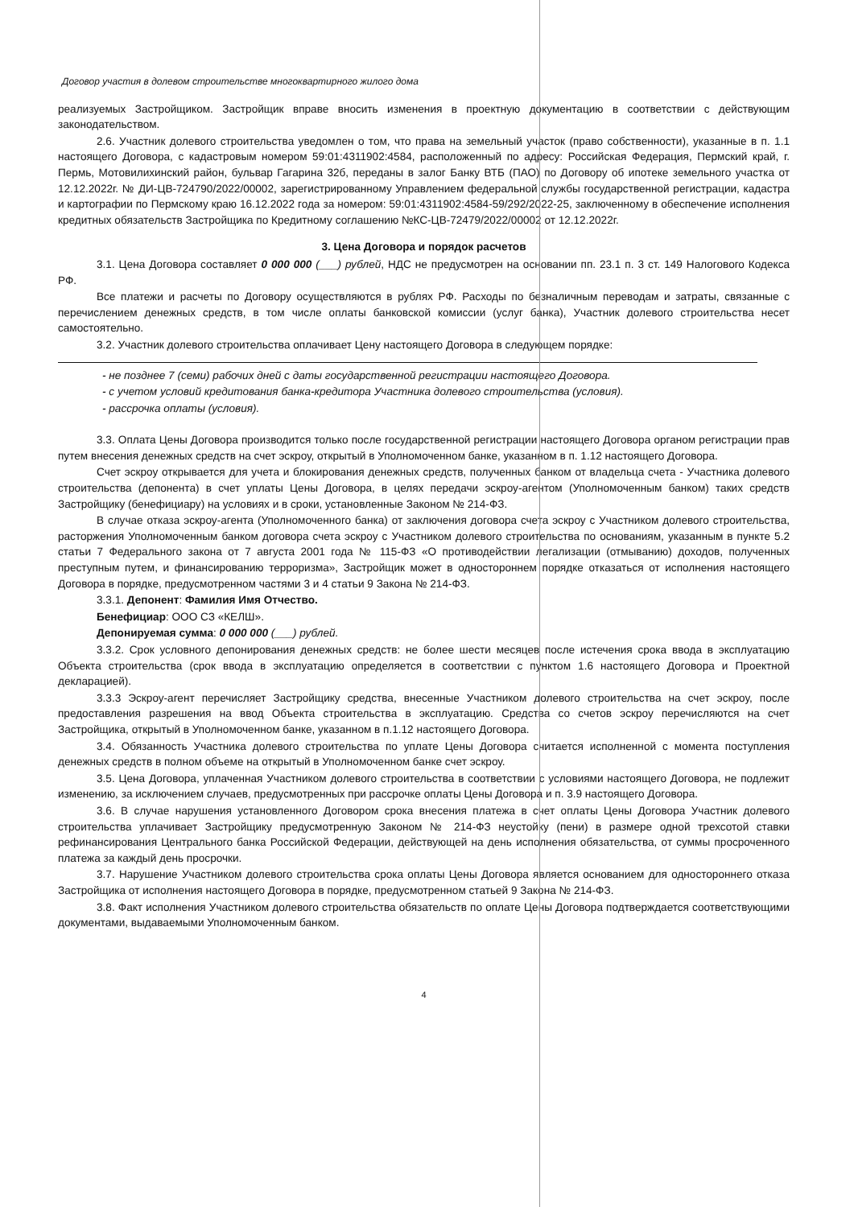Договор участия в долевом строительстве многоквартирного жилого дома
реализуемых Застройщиком. Застройщик вправе вносить изменения в проектную документацию в соответствии с действующим законодательством.
2.6. Участник долевого строительства уведомлен о том, что права на земельный участок (право собственности), указанные в п. 1.1 настоящего Договора, с кадастровым номером 59:01:4311902:4584, расположенный по адресу: Российская Федерация, Пермский край, г. Пермь, Мотовилихинский район, бульвар Гагарина 32б, переданы в залог Банку ВТБ (ПАО) по Договору об ипотеке земельного участка от 12.12.2022г. № ДИ-ЦВ-724790/2022/00002, зарегистрированному Управлением федеральной службы государственной регистрации, кадастра и картографии по Пермскому краю 16.12.2022 года за номером: 59:01:4311902:4584-59/292/2022-25, заключенному в обеспечение исполнения кредитных обязательств Застройщика по Кредитному соглашению №КС-ЦВ-72479/2022/00002 от 12.12.2022г.
3. Цена Договора и порядок расчетов
3.1. Цена Договора составляет 0 000 000 (___) рублей, НДС не предусмотрен на основании пп. 23.1 п. 3 ст. 149 Налогового Кодекса РФ.
Все платежи и расчеты по Договору осуществляются в рублях РФ. Расходы по безналичным переводам и затраты, связанные с перечислением денежных средств, в том числе оплаты банковской комиссии (услуг банка), Участник долевого строительства несет самостоятельно.
3.2. Участник долевого строительства оплачивает Цену настоящего Договора в следующем порядке:
- не позднее 7 (семи) рабочих дней с даты государственной регистрации настоящего Договора.
- с учетом условий кредитования банка-кредитора Участника долевого строительства (условия).
- рассрочка оплаты (условия).
3.3. Оплата Цены Договора производится только после государственной регистрации настоящего Договора органом регистрации прав путем внесения денежных средств на счет эскроу, открытый в Уполномоченном банке, указанном в п. 1.12 настоящего Договора.
Счет эскроу открывается для учета и блокирования денежных средств, полученных банком от владельца счета - Участника долевого строительства (депонента) в счет уплаты Цены Договора, в целях передачи эскроу-агентом (Уполномоченным банком) таких средств Застройщику (бенефициару) на условиях и в сроки, установленные Законом № 214-ФЗ.
В случае отказа эскроу-агента (Уполномоченного банка) от заключения договора счета эскроу с Участником долевого строительства, расторжения Уполномоченным банком договора счета эскроу с Участником долевого строительства по основаниям, указанным в пункте 5.2 статьи 7 Федерального закона от 7 августа 2001 года № 115-ФЗ «О противодействии легализации (отмыванию) доходов, полученных преступным путем, и финансированию терроризма», Застройщик может в одностороннем порядке отказаться от исполнения настоящего Договора в порядке, предусмотренном частями 3 и 4 статьи 9 Закона № 214-ФЗ.
3.3.1. Депонент: Фамилия Имя Отчество.
Бенефициар: ООО СЗ «КЕЛШ».
Депонируемая сумма: 0 000 000 (___) рублей.
3.3.2. Срок условного депонирования денежных средств: не более шести месяцев после истечения срока ввода в эксплуатацию Объекта строительства (срок ввода в эксплуатацию определяется в соответствии с пунктом 1.6 настоящего Договора и Проектной декларацией).
3.3.3 Эскроу-агент перечисляет Застройщику средства, внесенные Участником долевого строительства на счет эскроу, после предоставления разрешения на ввод Объекта строительства в эксплуатацию. Средства со счетов эскроу перечисляются на счет Застройщика, открытый в Уполномоченном банке, указанном в п.1.12 настоящего Договора.
3.4. Обязанность Участника долевого строительства по уплате Цены Договора считается исполненной с момента поступления денежных средств в полном объеме на открытый в Уполномоченном банке счет эскроу.
3.5. Цена Договора, уплаченная Участником долевого строительства в соответствии с условиями настоящего Договора, не подлежит изменению, за исключением случаев, предусмотренных при рассрочке оплаты Цены Договора и п. 3.9 настоящего Договора.
3.6. В случае нарушения установленного Договором срока внесения платежа в счет оплаты Цены Договора Участник долевого строительства уплачивает Застройщику предусмотренную Законом № 214-ФЗ неустойку (пени) в размере одной трехсотой ставки рефинансирования Центрального банка Российской Федерации, действующей на день исполнения обязательства, от суммы просроченного платежа за каждый день просрочки.
3.7. Нарушение Участником долевого строительства срока оплаты Цены Договора является основанием для одностороннего отказа Застройщика от исполнения настоящего Договора в порядке, предусмотренном статьей 9 Закона № 214-ФЗ.
3.8. Факт исполнения Участником долевого строительства обязательств по оплате Цены Договора подтверждается соответствующими документами, выдаваемыми Уполномоченным банком.
4